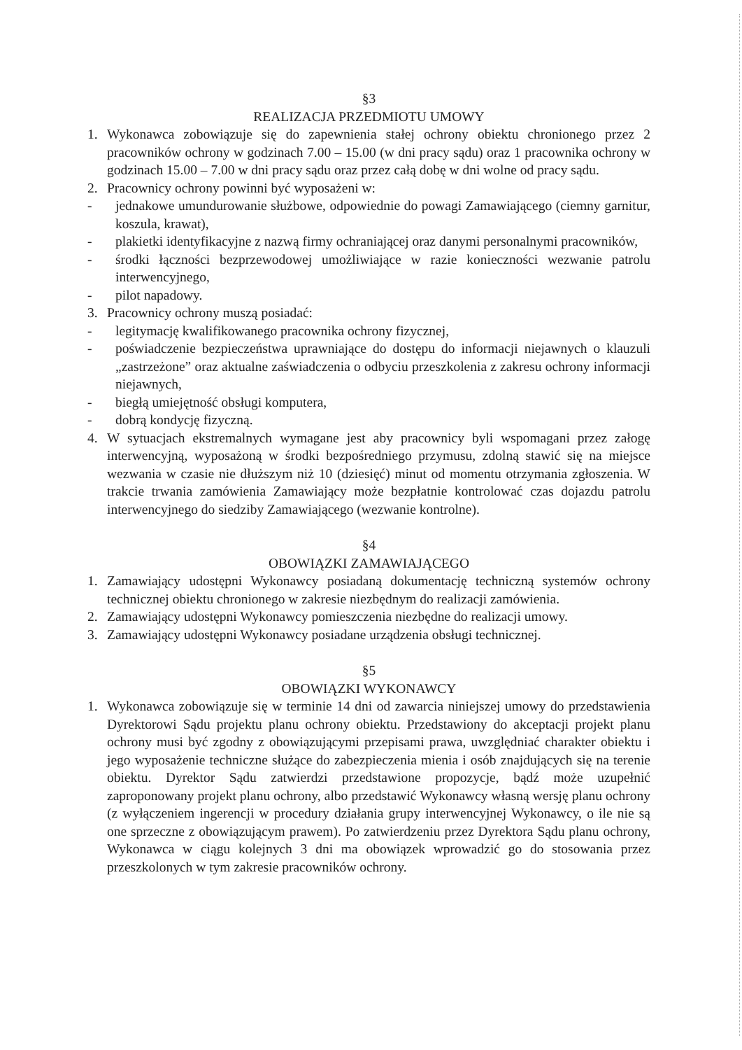§3
REALIZACJA PRZEDMIOTU UMOWY
1. Wykonawca zobowiązuje się do zapewnienia stałej ochrony obiektu chronionego przez 2 pracowników ochrony w godzinach 7.00 – 15.00 (w dni pracy sądu) oraz 1 pracownika ochrony w godzinach 15.00 – 7.00 w dni pracy sądu oraz przez całą dobę w dni wolne od pracy sądu.
2. Pracownicy ochrony powinni być wyposażeni w:
- jednakowe umundurowanie służbowe, odpowiednie do powagi Zamawiającego (ciemny garnitur, koszula, krawat),
- plakietki identyfikacyjne z nazwą firmy ochraniającej oraz danymi personalnymi pracowników,
- środki łączności bezprzewodowej umożliwiające w razie konieczności wezwanie patrolu interwencyjnego,
- pilot napadowy.
3. Pracownicy ochrony muszą posiadać:
- legitymację kwalifikowanego pracownika ochrony fizycznej,
- poświadczenie bezpieczeństwa uprawniające do dostępu do informacji niejawnych o klauzuli „zastrzeżone” oraz aktualne zaświadczenia o odbyciu przeszkolenia z zakresu ochrony informacji niejawnych,
- biegłą umiejętność obsługi komputera,
- dobrą kondycję fizyczną.
4. W sytuacjach ekstremalnych wymagane jest aby pracownicy byli wspomagani przez załogę interwencyjną, wyposażoną w środki bezpośredniego przymusu, zdolną stawić się na miejsce wezwania w czasie nie dłuższym niż 10 (dziesięć) minut od momentu otrzymania zgłoszenia. W trakcie trwania zamówienia Zamawiający może bezpłatnie kontrolować czas dojazdu patrolu interwencyjnego do siedziby Zamawiającego (wezwanie kontrolne).
§4
OBOWIĄZKI ZAMAWIAJĄCEGO
1. Zamawiający udostępni Wykonawcy posiadaną dokumentację techniczną systemów ochrony technicznej obiektu chronionego w zakresie niezbędnym do realizacji zamówienia.
2. Zamawiający udostępni Wykonawcy pomieszczenia niezbędne do realizacji umowy.
3. Zamawiający udostępni Wykonawcy posiadane urządzenia obsługi technicznej.
§5
OBOWIĄZKI WYKONAWCY
1. Wykonawca zobowiązuje się w terminie 14 dni od zawarcia niniejszej umowy do przedstawienia Dyrektorowi Sądu projektu planu ochrony obiektu. Przedstawiony do akceptacji projekt planu ochrony musi być zgodny z obowiązującymi przepisami prawa, uwzględniać charakter obiektu i jego wyposażenie techniczne służące do zabezpieczenia mienia i osób znajdujących się na terenie obiektu. Dyrektor Sądu zatwierdzi przedstawione propozycje, bądź może uzupełnić zaproponowany projekt planu ochrony, albo przedstawić Wykonawcy własną wersję planu ochrony (z wyłączeniem ingerencji w procedury działania grupy interwencyjnej Wykonawcy, o ile nie są one sprzeczne z obowiązującym prawem). Po zatwierdzeniu przez Dyrektora Sądu planu ochrony, Wykonawca w ciągu kolejnych 3 dni ma obowiązek wprowadzić go do stosowania przez przeszkolonych w tym zakresie pracowników ochrony.